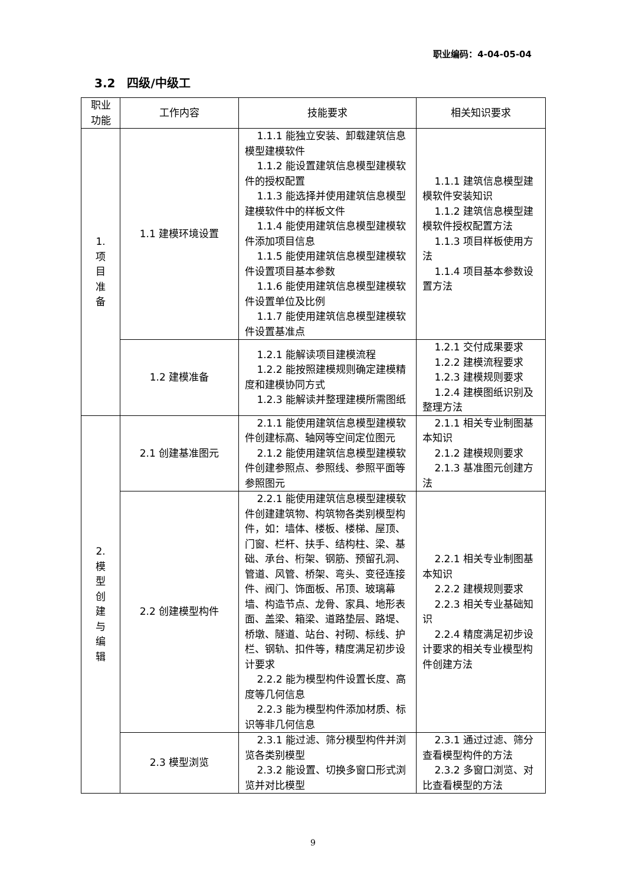职业编码：4-04-05-04
3.2　四级/中级工
| 职业 功能 | 工作内容 | 技能要求 | 相关知识要求 |
| --- | --- | --- | --- |
| 1. 项 目 准 备 | 1.1 建模环境设置 | 1.1.1 能独立安装、卸载建筑信息模型建模软件 1.1.2 能设置建筑信息模型建模软件的授权配置 1.1.3 能选择并使用建筑信息模型建模软件中的样板文件 1.1.4 能使用建筑信息模型建模软件添加项目信息 1.1.5 能使用建筑信息模型建模软件设置项目基本参数 1.1.6 能使用建筑信息模型建模软件设置单位及比例 1.1.7 能使用建筑信息模型建模软件设置基准点 | 1.1.1 建筑信息模型建模软件安装知识 1.1.2 建筑信息模型建模软件授权配置方法 1.1.3 项目样板使用方法 1.1.4 项目基本参数设置方法 |
| | 1.2 建模准备 | 1.2.1 能解读项目建模流程 1.2.2 能按照建模规则确定建模精度和建模协同方式 1.2.3 能解读并整理建模所需图纸 | 1.2.1 交付成果要求 1.2.2 建模流程要求 1.2.3 建模规则要求 1.2.4 建模图纸识别及整理方法 |
| 2. 模 型 创 建 与 编 辑 | 2.1 创建基准图元 | 2.1.1 能使用建筑信息模型建模软件创建标高、轴网等空间定位图元 2.1.2 能使用建筑信息模型建模软件创建参照点、参照线、参照平面等参照图元 | 2.1.1 相关专业制图基本知识 2.1.2 建模规则要求 2.1.3 基准图元创建方法 |
| | 2.2 创建模型构件 | 2.2.1 能使用建筑信息模型建模软件创建建筑物、构筑物各类别模型构件，如：墙体、楼板、楼梯、屋顶、门窗、栏杆、扶手、结构柱、梁、基础、承台、桁架、钢筋、预留孔洞、管道、风管、桥架、弯头、变径连接件、阀门、饰面板、吊顶、玻璃幕墙、构造节点、龙骨、家具、地形表面、盖梁、箱梁、道路垫层、路堤、桥墩、隧道、站台、衬砌、标线、护栏、钢轨、扣件等，精度满足初步设计要求 2.2.2 能为模型构件设置长度、高度等几何信息 2.2.3 能为模型构件添加材质、标识等非几何信息 | 2.2.1 相关专业制图基本知识 2.2.2 建模规则要求 2.2.3 相关专业基础知识 2.2.4 精度满足初步设计要求的相关专业模型构件创建方法 |
| | 2.3 模型浏览 | 2.3.1 能过滤、筛分模型构件并浏览各类别模型 2.3.2 能设置、切换多窗口形式浏览并对比模型 | 2.3.1 通过过滤、筛分查看模型构件的方法 2.3.2 多窗口浏览、对比查看模型的方法 |
9